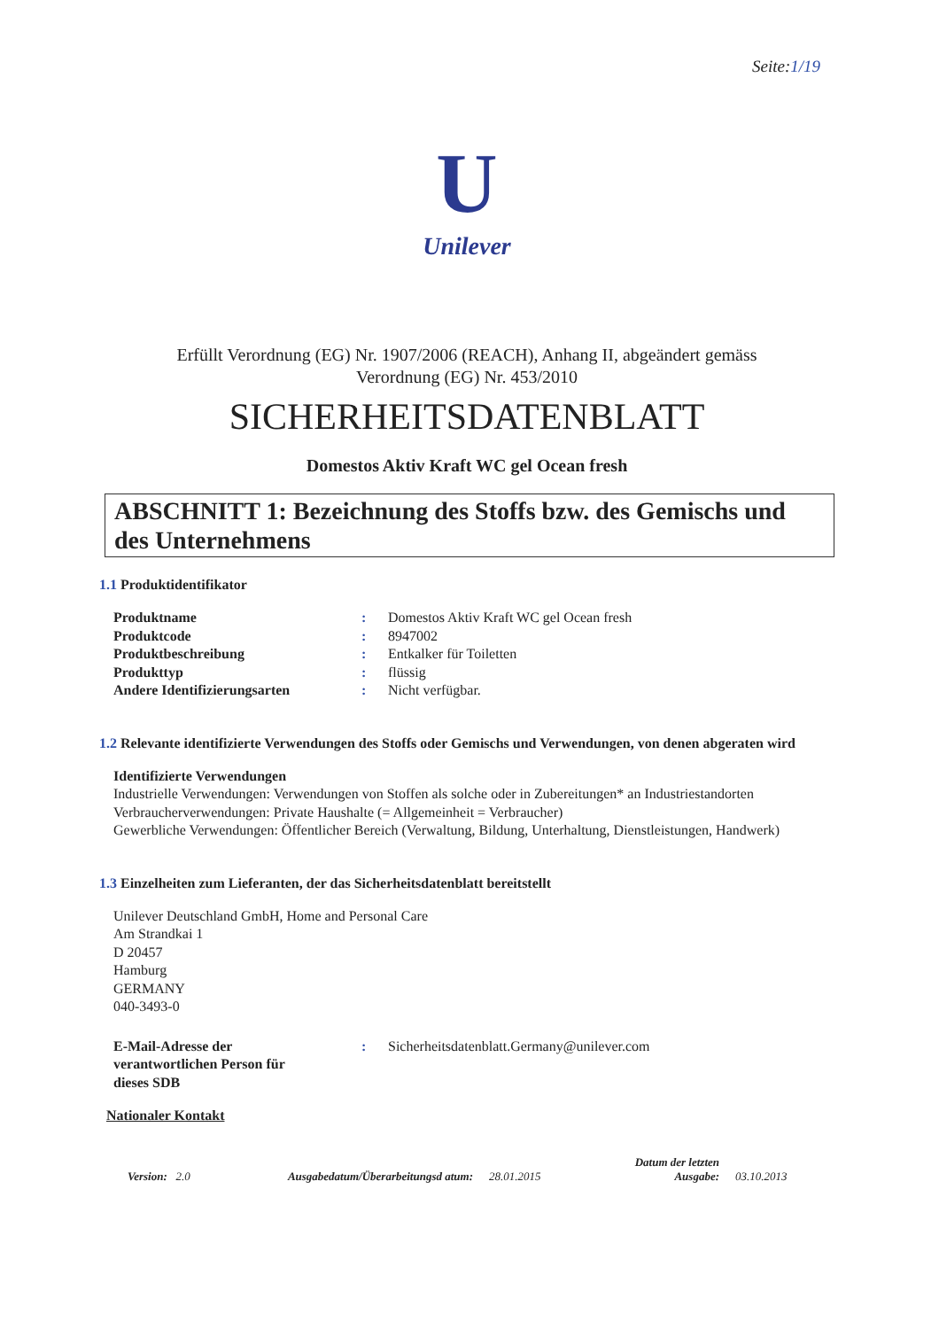Seite:1/19
U
Unilever
Erfüllt Verordnung (EG) Nr. 1907/2006 (REACH), Anhang II, abgeändert gemäss
Verordnung (EG) Nr. 453/2010
SICHERHEITSDATENBLATT
Domestos Aktiv Kraft WC gel Ocean fresh
ABSCHNITT 1: Bezeichnung des Stoffs bzw. des Gemischs und des Unternehmens
1.1 Produktidentifikator
| Produktname | : | Domestos Aktiv Kraft WC gel Ocean fresh |
| Produktcode | : | 8947002 |
| Produktbeschreibung | : | Entkalker für Toiletten |
| Produkttyp | : | flüssig |
| Andere Identifizierungsarten | : | Nicht verfügbar. |
1.2 Relevante identifizierte Verwendungen des Stoffs oder Gemischs und Verwendungen, von denen abgeraten wird
Identifizierte Verwendungen
Industrielle Verwendungen: Verwendungen von Stoffen als solche oder in Zubereitungen* an Industriestandorten
Verbraucherverwendungen: Private Haushalte (= Allgemeinheit = Verbraucher)
Gewerbliche Verwendungen: Öffentlicher Bereich (Verwaltung, Bildung, Unterhaltung, Dienstleistungen, Handwerk)
1.3 Einzelheiten zum Lieferanten, der das Sicherheitsdatenblatt bereitstellt
Unilever Deutschland GmbH, Home and Personal Care
Am Strandkai 1
D 20457
Hamburg
GERMANY
040-3493-0
| E-Mail-Adresse der verantwortlichen Person für dieses SDB | : | Sicherheitsdatenblatt.Germany@unilever.com |
Nationaler Kontakt
Version: 2.0
Ausgabedatum/Überarbeitungsd atum:
28.01.2015
Datum der letzten Ausgabe:
03.10.2013